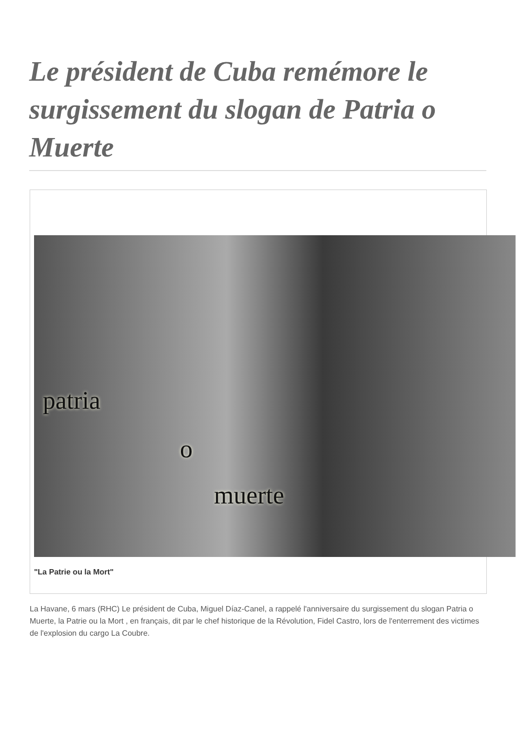Le président de Cuba remémore le surgissement du slogan de Patria o Muerte
patria
o
muerte
"La Patrie ou la Mort"
La Havane, 6 mars (RHC) Le président de Cuba, Miguel Díaz-Canel, a rappelé l'anniversaire du surgissement du slogan Patria o Muerte, la Patrie ou la Mort , en français, dit par le chef historique de la Révolution, Fidel Castro, lors de l'enterrement des victimes de l'explosion du cargo La Coubre.